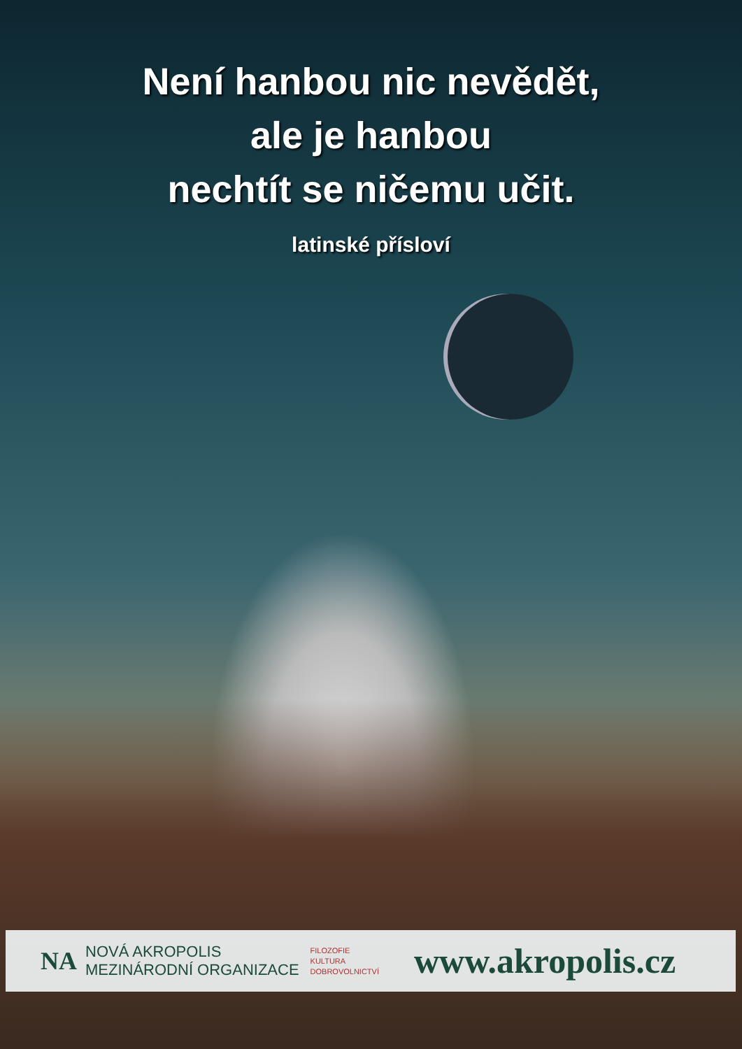Není hanbou nic nevědět,
ale je hanbou
nechtít se ničemu učit.
latinské přísloví
NA
NOVÁ AKROPOLIS
MEZINÁRODNÍ ORGANIZACE
FILOZOFIE
KULTURA
DOBROVOLNICTVÍ
www.akropolis.cz